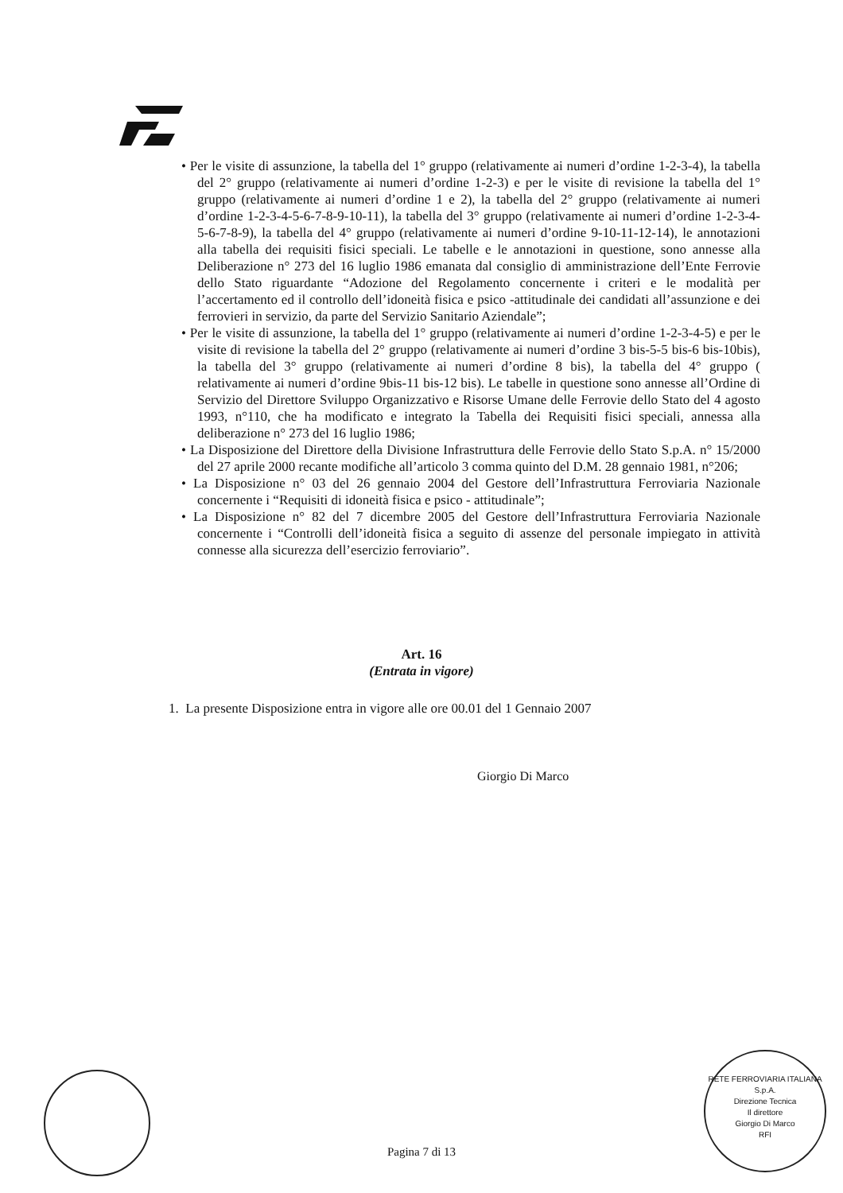• Per le visite di assunzione, la tabella del 1° gruppo (relativamente ai numeri d’ordine 1-2-3-4), la tabella del 2° gruppo (relativamente ai numeri d’ordine 1-2-3) e per le visite di revisione la tabella del 1° gruppo (relativamente ai numeri d’ordine 1 e 2), la tabella del 2° gruppo (relativamente ai numeri d’ordine 1-2-3-4-5-6-7-8-9-10-11), la tabella del 3° gruppo (relativamente ai numeri d’ordine 1-2-3-4-5-6-7-8-9), la tabella del 4° gruppo (relativamente ai numeri d’ordine 9-10-11-12-14), le annotazioni alla tabella dei requisiti fisici speciali. Le tabelle e le annotazioni in questione, sono annesse alla Deliberazione n° 273 del 16 luglio 1986 emanata dal consiglio di amministrazione dell’Ente Ferrovie dello Stato riguardante “Adozione del Regolamento concernente i criteri e le modalità per l’accertamento ed il controllo dell’idoneità fisica e psico -attitudinale dei candidati all’assunzione e dei ferrovieri in servizio, da parte del Servizio Sanitario Aziendale”;
• Per le visite di assunzione, la tabella del 1° gruppo (relativamente ai numeri d’ordine 1-2-3-4-5) e per le visite di revisione la tabella del 2° gruppo (relativamente ai numeri d’ordine 3 bis-5-5 bis-6 bis-10bis), la tabella del 3° gruppo (relativamente ai numeri d’ordine 8 bis), la tabella del 4° gruppo ( relativamente ai numeri d’ordine 9bis-11 bis-12 bis). Le tabelle in questione sono annesse all’Ordine di Servizio del Direttore Sviluppo Organizzativo e Risorse Umane delle Ferrovie dello Stato del 4 agosto 1993, n°110, che ha modificato e integrato la Tabella dei Requisiti fisici speciali, annessa alla deliberazione n° 273 del 16 luglio 1986;
• La Disposizione del Direttore della Divisione Infrastruttura delle Ferrovie dello Stato S.p.A. n° 15/2000 del 27 aprile 2000 recante modifiche all’articolo 3 comma quinto del D.M. 28 gennaio 1981, n°206;
• La Disposizione n° 03 del 26 gennaio 2004 del Gestore dell’Infrastruttura Ferroviaria Nazionale concernente i “Requisiti di idoneità fisica e psico - attitudinale”;
• La Disposizione n° 82 del 7 dicembre 2005 del Gestore dell’Infrastruttura Ferroviaria Nazionale concernente i “Controlli dell’idoneità fisica a seguito di assenze del personale impiegato in attività connesse alla sicurezza dell’esercizio ferroviario”.
Art. 16
(Entrata in vigore)
1. La presente Disposizione entra in vigore alle ore 00.01 del 1 Gennaio 2007
Giorgio Di Marco
Pagina 7 di 13
RETE FERROVIARIA ITALIANA S.p.A.
Direzione Tecnica
Il direttore
Giorgio Di Marco
RFI